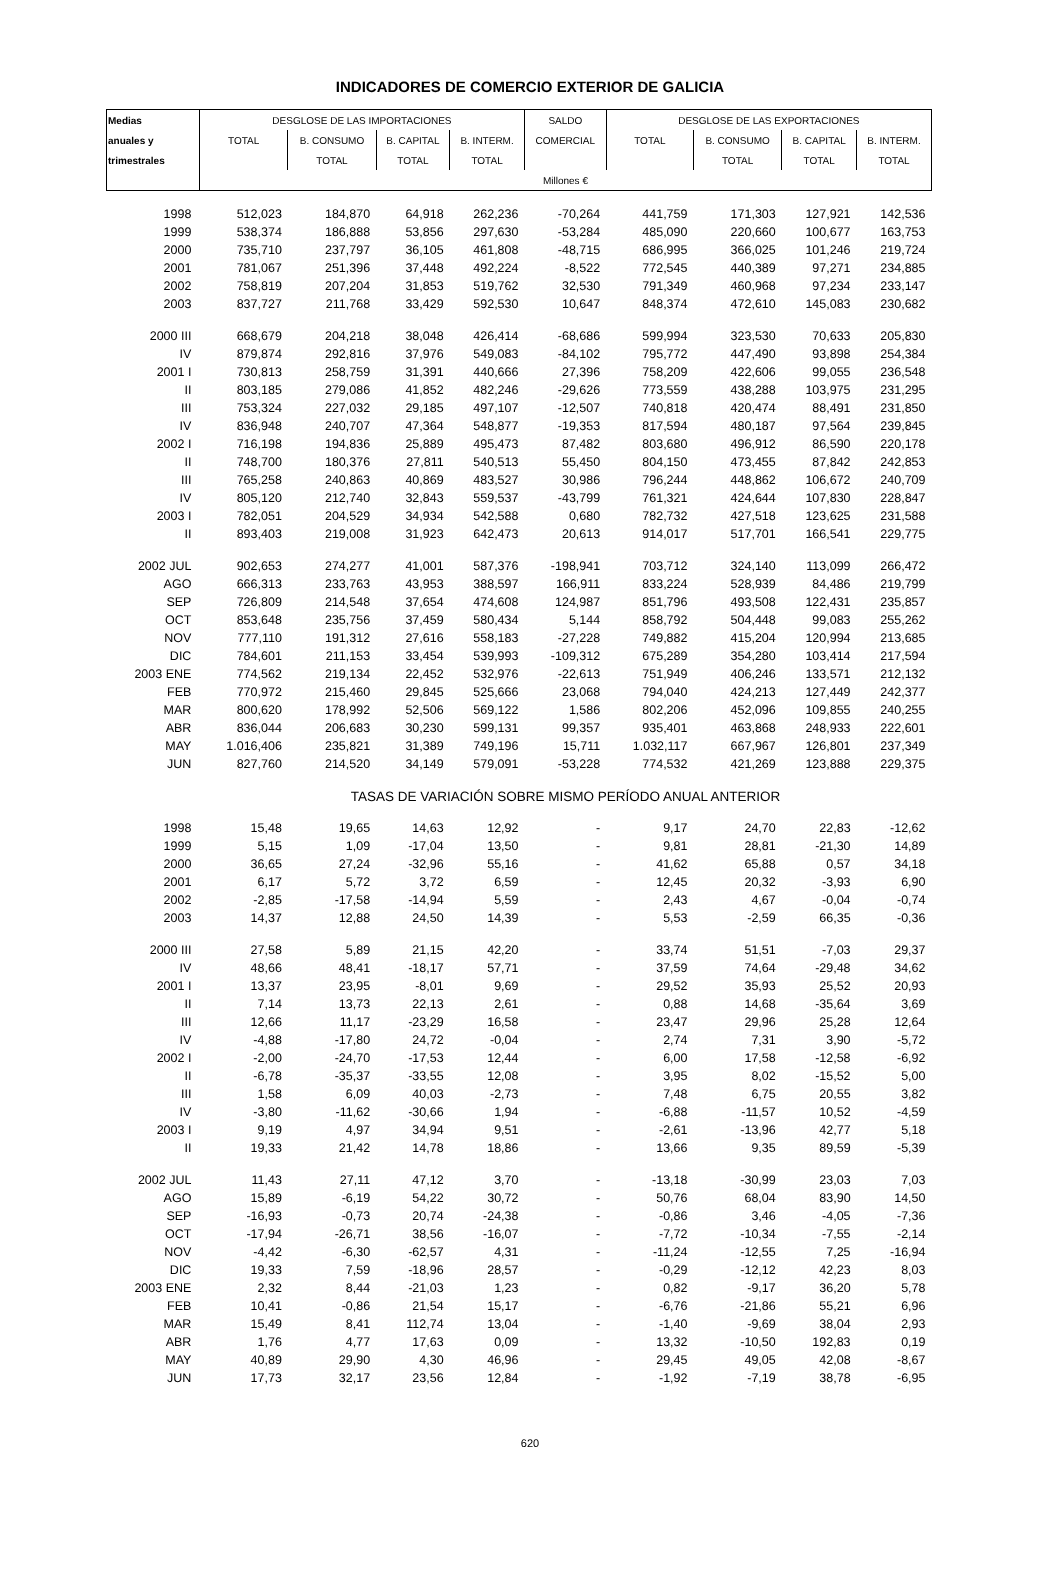INDICADORES DE COMERCIO EXTERIOR DE GALICIA
| Medias | DESGLOSE DE LAS IMPORTACIONES | | | | SALDO | DESGLOSE DE LAS EXPORTACIONES | | | |
| --- | --- | --- | --- | --- | --- | --- | --- | --- | --- |
| anuales y | TOTAL | B. CONSUMO | B. CAPITAL | B. INTERM. | COMERCIAL | TOTAL | B. CONSUMO | B. CAPITAL | B. INTERM. |
| trimestrales | | TOTAL | TOTAL | TOTAL | | | TOTAL | TOTAL | TOTAL |
| | Millones € | | | | | | | | |
| 1998 | 512,023 | 184,870 | 64,918 | 262,236 | -70,264 | 441,759 | 171,303 | 127,921 | 142,536 |
| 1999 | 538,374 | 186,888 | 53,856 | 297,630 | -53,284 | 485,090 | 220,660 | 100,677 | 163,753 |
| 2000 | 735,710 | 237,797 | 36,105 | 461,808 | -48,715 | 686,995 | 366,025 | 101,246 | 219,724 |
| 2001 | 781,067 | 251,396 | 37,448 | 492,224 | -8,522 | 772,545 | 440,389 | 97,271 | 234,885 |
| 2002 | 758,819 | 207,204 | 31,853 | 519,762 | 32,530 | 791,349 | 460,968 | 97,234 | 233,147 |
| 2003 | 837,727 | 211,768 | 33,429 | 592,530 | 10,647 | 848,374 | 472,610 | 145,083 | 230,682 |
| 2000 III | 668,679 | 204,218 | 38,048 | 426,414 | -68,686 | 599,994 | 323,530 | 70,633 | 205,830 |
| IV | 879,874 | 292,816 | 37,976 | 549,083 | -84,102 | 795,772 | 447,490 | 93,898 | 254,384 |
| 2001 I | 730,813 | 258,759 | 31,391 | 440,666 | 27,396 | 758,209 | 422,606 | 99,055 | 236,548 |
| II | 803,185 | 279,086 | 41,852 | 482,246 | -29,626 | 773,559 | 438,288 | 103,975 | 231,295 |
| III | 753,324 | 227,032 | 29,185 | 497,107 | -12,507 | 740,818 | 420,474 | 88,491 | 231,850 |
| IV | 836,948 | 240,707 | 47,364 | 548,877 | -19,353 | 817,594 | 480,187 | 97,564 | 239,845 |
| 2002 I | 716,198 | 194,836 | 25,889 | 495,473 | 87,482 | 803,680 | 496,912 | 86,590 | 220,178 |
| II | 748,700 | 180,376 | 27,811 | 540,513 | 55,450 | 804,150 | 473,455 | 87,842 | 242,853 |
| III | 765,258 | 240,863 | 40,869 | 483,527 | 30,986 | 796,244 | 448,862 | 106,672 | 240,709 |
| IV | 805,120 | 212,740 | 32,843 | 559,537 | -43,799 | 761,321 | 424,644 | 107,830 | 228,847 |
| 2003 I | 782,051 | 204,529 | 34,934 | 542,588 | 0,680 | 782,732 | 427,518 | 123,625 | 231,588 |
| II | 893,403 | 219,008 | 31,923 | 642,473 | 20,613 | 914,017 | 517,701 | 166,541 | 229,775 |
| 2002 JUL | 902,653 | 274,277 | 41,001 | 587,376 | -198,941 | 703,712 | 324,140 | 113,099 | 266,472 |
| AGO | 666,313 | 233,763 | 43,953 | 388,597 | 166,911 | 833,224 | 528,939 | 84,486 | 219,799 |
| SEP | 726,809 | 214,548 | 37,654 | 474,608 | 124,987 | 851,796 | 493,508 | 122,431 | 235,857 |
| OCT | 853,648 | 235,756 | 37,459 | 580,434 | 5,144 | 858,792 | 504,448 | 99,083 | 255,262 |
| NOV | 777,110 | 191,312 | 27,616 | 558,183 | -27,228 | 749,882 | 415,204 | 120,994 | 213,685 |
| DIC | 784,601 | 211,153 | 33,454 | 539,993 | -109,312 | 675,289 | 354,280 | 103,414 | 217,594 |
| 2003 ENE | 774,562 | 219,134 | 22,452 | 532,976 | -22,613 | 751,949 | 406,246 | 133,571 | 212,132 |
| FEB | 770,972 | 215,460 | 29,845 | 525,666 | 23,068 | 794,040 | 424,213 | 127,449 | 242,377 |
| MAR | 800,620 | 178,992 | 52,506 | 569,122 | 1,586 | 802,206 | 452,096 | 109,855 | 240,255 |
| ABR | 836,044 | 206,683 | 30,230 | 599,131 | 99,357 | 935,401 | 463,868 | 248,933 | 222,601 |
| MAY | 1.016,406 | 235,821 | 31,389 | 749,196 | 15,711 | 1.032,117 | 667,967 | 126,801 | 237,349 |
| JUN | 827,760 | 214,520 | 34,149 | 579,091 | -53,228 | 774,532 | 421,269 | 123,888 | 229,375 |
| | TASAS DE VARIACIÓN SOBRE MISMO PERÍODO ANUAL ANTERIOR | | | | | | | | |
| 1998 | 15,48 | 19,65 | 14,63 | 12,92 | - | 9,17 | 24,70 | 22,83 | -12,62 |
| 1999 | 5,15 | 1,09 | -17,04 | 13,50 | - | 9,81 | 28,81 | -21,30 | 14,89 |
| 2000 | 36,65 | 27,24 | -32,96 | 55,16 | - | 41,62 | 65,88 | 0,57 | 34,18 |
| 2001 | 6,17 | 5,72 | 3,72 | 6,59 | - | 12,45 | 20,32 | -3,93 | 6,90 |
| 2002 | -2,85 | -17,58 | -14,94 | 5,59 | - | 2,43 | 4,67 | -0,04 | -0,74 |
| 2003 | 14,37 | 12,88 | 24,50 | 14,39 | - | 5,53 | -2,59 | 66,35 | -0,36 |
| 2000 III | 27,58 | 5,89 | 21,15 | 42,20 | - | 33,74 | 51,51 | -7,03 | 29,37 |
| IV | 48,66 | 48,41 | -18,17 | 57,71 | - | 37,59 | 74,64 | -29,48 | 34,62 |
| 2001 I | 13,37 | 23,95 | -8,01 | 9,69 | - | 29,52 | 35,93 | 25,52 | 20,93 |
| II | 7,14 | 13,73 | 22,13 | 2,61 | - | 0,88 | 14,68 | -35,64 | 3,69 |
| III | 12,66 | 11,17 | -23,29 | 16,58 | - | 23,47 | 29,96 | 25,28 | 12,64 |
| IV | -4,88 | -17,80 | 24,72 | -0,04 | - | 2,74 | 7,31 | 3,90 | -5,72 |
| 2002 I | -2,00 | -24,70 | -17,53 | 12,44 | - | 6,00 | 17,58 | -12,58 | -6,92 |
| II | -6,78 | -35,37 | -33,55 | 12,08 | - | 3,95 | 8,02 | -15,52 | 5,00 |
| III | 1,58 | 6,09 | 40,03 | -2,73 | - | 7,48 | 6,75 | 20,55 | 3,82 |
| IV | -3,80 | -11,62 | -30,66 | 1,94 | - | -6,88 | -11,57 | 10,52 | -4,59 |
| 2003 I | 9,19 | 4,97 | 34,94 | 9,51 | - | -2,61 | -13,96 | 42,77 | 5,18 |
| II | 19,33 | 21,42 | 14,78 | 18,86 | - | 13,66 | 9,35 | 89,59 | -5,39 |
| 2002 JUL | 11,43 | 27,11 | 47,12 | 3,70 | - | -13,18 | -30,99 | 23,03 | 7,03 |
| AGO | 15,89 | -6,19 | 54,22 | 30,72 | - | 50,76 | 68,04 | 83,90 | 14,50 |
| SEP | -16,93 | -0,73 | 20,74 | -24,38 | - | -0,86 | 3,46 | -4,05 | -7,36 |
| OCT | -17,94 | -26,71 | 38,56 | -16,07 | - | -7,72 | -10,34 | -7,55 | -2,14 |
| NOV | -4,42 | -6,30 | -62,57 | 4,31 | - | -11,24 | -12,55 | 7,25 | -16,94 |
| DIC | 19,33 | 7,59 | -18,96 | 28,57 | - | -0,29 | -12,12 | 42,23 | 8,03 |
| 2003 ENE | 2,32 | 8,44 | -21,03 | 1,23 | - | 0,82 | -9,17 | 36,20 | 5,78 |
| FEB | 10,41 | -0,86 | 21,54 | 15,17 | - | -6,76 | -21,86 | 55,21 | 6,96 |
| MAR | 15,49 | 8,41 | 112,74 | 13,04 | - | -1,40 | -9,69 | 38,04 | 2,93 |
| ABR | 1,76 | 4,77 | 17,63 | 0,09 | - | 13,32 | -10,50 | 192,83 | 0,19 |
| MAY | 40,89 | 29,90 | 4,30 | 46,96 | - | 29,45 | 49,05 | 42,08 | -8,67 |
| JUN | 17,73 | 32,17 | 23,56 | 12,84 | - | -1,92 | -7,19 | 38,78 | -6,95 |
620